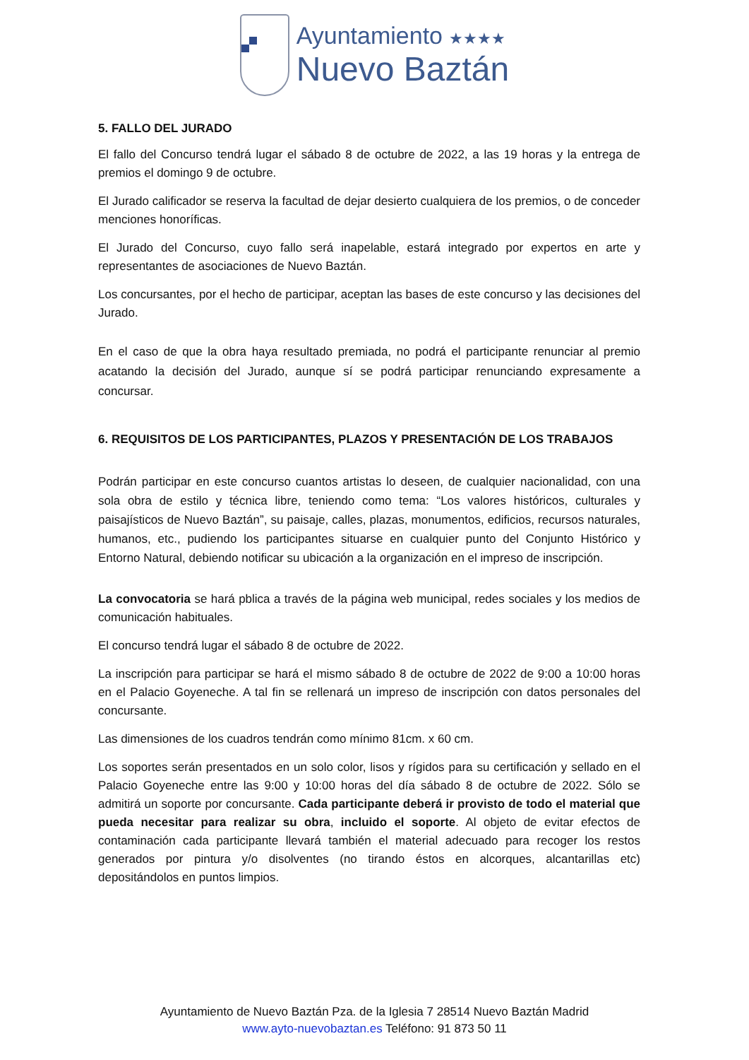Ayuntamiento ★★★★
Nuevo Baztán
5. FALLO DEL JURADO
El fallo del Concurso tendrá lugar el sábado 8 de octubre de 2022, a las 19 horas y la entrega de premios el domingo 9 de octubre.
El Jurado calificador se reserva la facultad de dejar desierto cualquiera de los premios, o de conceder menciones honoríficas.
El Jurado del Concurso, cuyo fallo será inapelable, estará integrado por expertos en arte y representantes de asociaciones de Nuevo Baztán.
Los concursantes, por el hecho de participar, aceptan las bases de este concurso y las decisiones del Jurado.
En el caso de que la obra haya resultado premiada, no podrá el participante renunciar al premio acatando la decisión del Jurado, aunque sí se podrá participar renunciando expresamente a concursar.
6. REQUISITOS DE LOS PARTICIPANTES, PLAZOS Y PRESENTACIÓN DE LOS TRABAJOS
Podrán participar en este concurso cuantos artistas lo deseen, de cualquier nacionalidad, con una sola obra de estilo y técnica libre, teniendo como tema: “Los valores históricos, culturales y paisajísticos de Nuevo Baztán”, su paisaje, calles, plazas, monumentos, edificios, recursos naturales, humanos, etc., pudiendo los participantes situarse en cualquier punto del Conjunto Histórico y Entorno Natural, debiendo notificar su ubicación a la organización en el impreso de inscripción.
La convocatoria se hará pblica a través de la página web municipal, redes sociales y los medios de comunicación habituales.
El concurso tendrá lugar el sábado 8 de octubre de 2022.
La inscripción para participar se hará el mismo sábado 8 de octubre de 2022 de 9:00 a 10:00 horas en el Palacio Goyeneche. A tal fin se rellenará un impreso de inscripción con datos personales del concursante.
Las dimensiones de los cuadros tendrán como mínimo 81cm. x 60 cm.
Los soportes serán presentados en un solo color, lisos y rígidos para su certificación y sellado en el Palacio Goyeneche entre las 9:00 y 10:00 horas del día sábado 8 de octubre de 2022. Sólo se admitirá un soporte por concursante. Cada participante deberá ir provisto de todo el material que pueda necesitar para realizar su obra, incluido el soporte. Al objeto de evitar efectos de contaminación cada participante llevará también el material adecuado para recoger los restos generados por pintura y/o disolventes (no tirando éstos en alcorques, alcantarillas etc) depositándolos en puntos limpios.
Ayuntamiento de Nuevo Baztán Pza. de la Iglesia 7 28514 Nuevo Baztán Madrid
www.ayto-nuevobaztan.es Teléfono: 91 873 50 11